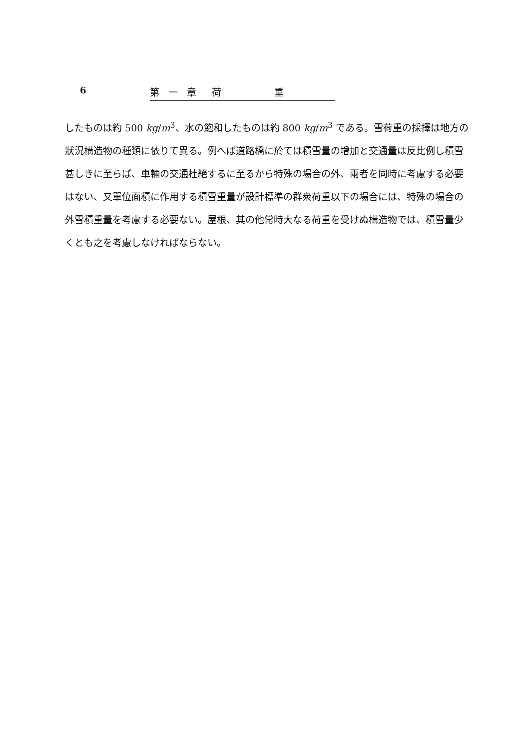6 第 一 章　荷　　　　重
したものは約 500 kg/m<sup>3</sup>、水の飽和したものは約 800 kg/m<sup>3</sup> である。雪荷重の採擇は地方の狀況構造物の種類に依りて異る。例へば道路橋に於ては積雪量の增加と交通量は反比例し積雪甚しきに至らば、車輛の交通杜絕するに至るから特殊の場合の外、兩者を同時に考慮する必要はない、又單位面積に作用する積雪重量が設計標準の群衆荷重以下の場合には、特殊の場合の外雪積重量を考慮する必要ない。屋根、其の他常時大なる荷重を受けぬ構造物では、積雪量少くとも之を考慮しなければならない。